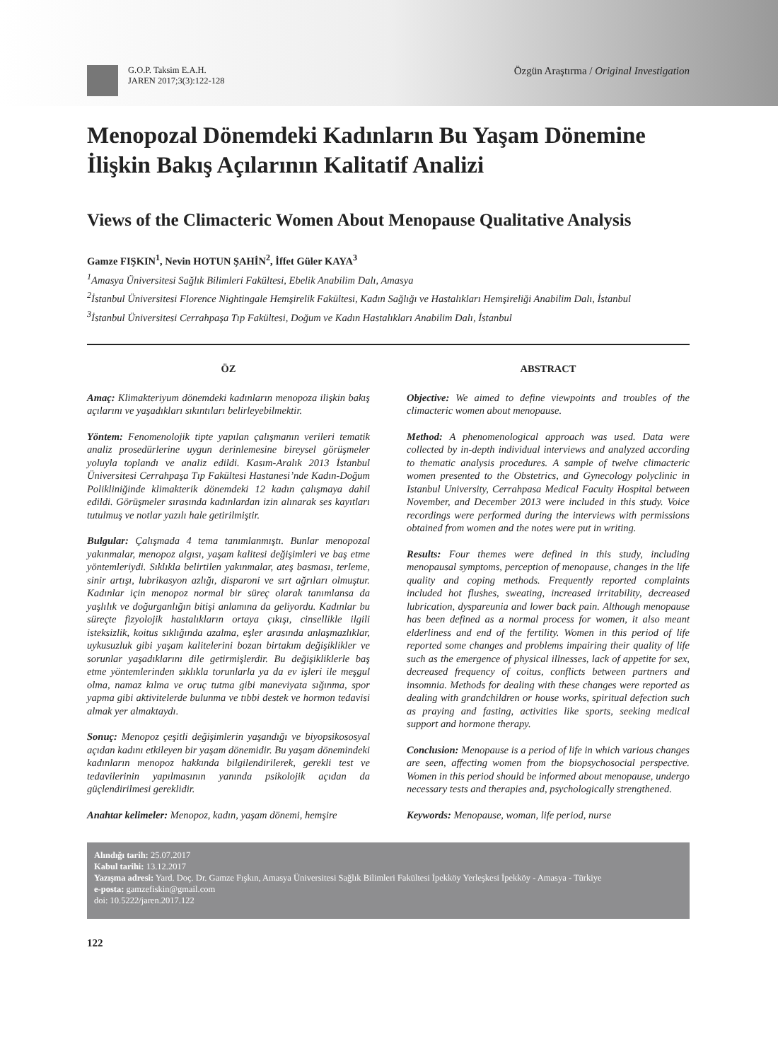G.O.P. Taksim E.A.H.
JAREN 2017;3(3):122-128
Özgün Araştırma / Original Investigation
Menopozal Dönemdeki Kadınların Bu Yaşam Dönemine İlişkin Bakış Açılarının Kalitatif Analizi
Views of the Climacteric Women About Menopause Qualitative Analysis
Gamze FIŞKIN<sup>1</sup>, Nevin HOTUN ŞAHİN<sup>2</sup>, İffet Güler KAYA<sup>3</sup>
<sup>1</sup> Amasya Üniversitesi Sağlık Bilimleri Fakültesi, Ebelik Anabilim Dalı, Amasya
<sup>2</sup> İstanbul Üniversitesi Florence Nightingale Hemşirelik Fakültesi, Kadın Sağlığı ve Hastalıkları Hemşireliği Anabilim Dalı, İstanbul
<sup>3</sup> İstanbul Üniversitesi Cerrahpaşa Tıp Fakültesi, Doğum ve Kadın Hastalıkları Anabilim Dalı, İstanbul
ÖZ
Amaç: Klimakteriyum dönemdeki kadınların menopoza ilişkin bakış açılarını ve yaşadıkları sıkıntıları belirleyebilmektir.
Yöntem: Fenomenolojik tipte yapılan çalışmanın verileri tematik analiz prosedürlerine uygun derinlemesine bireysel görüşmeler yoluyla toplandı ve analiz edildi. Kasım-Aralık 2013 İstanbul Üniversitesi Cerrahpaşa Tıp Fakültesi Hastanesi’nde Kadın-Doğum Polikliniğinde klimakterik dönemdeki 12 kadın çalışmaya dahil edildi. Görüşmeler sırasında kadınlardan izin alınarak ses kayıtları tutulmuş ve notlar yazılı hale getirilmiştir.
Bulgular: Çalışmada 4 tema tanımlanmıştı. Bunlar menopozal yakınmalar, menopoz algısı, yaşam kalitesi değişimleri ve baş etme yöntemleriydi. Sıklıkla belirtilen yakınmalar, ateş basması, terleme, sinir artışı, lubrikasyon azlığı, disparoni ve sırt ağrıları olmuştur. Kadınlar için menopoz normal bir süreç olarak tanımlansa da yaşlılık ve doğurganlığın bitişi anlamına da geliyordu. Kadınlar bu süreçte fizyolojik hastalıkların ortaya çıkışı, cinsellikle ilgili isteksizlik, koitus sıklığında azalma, eşler arasında anlaşmazlıklar, uykusuzluk gibi yaşam kalitelerini bozan birtakım değişiklikler ve sorunlar yaşadıklarını dile getirmişlerdir. Bu değişikliklerle baş etme yöntemlerinden sıklıkla torunlarla ya da ev işleri ile meşgul olma, namaz kılma ve oruç tutma gibi maneviyata sığınma, spor yapma gibi aktivitelerde bulunma ve tıbbi destek ve hormon tedavisi almak yer almaktaydı.
Sonuç: Menopoz çeşitli değişimlerin yaşandığı ve biyopsikososyal açıdan kadını etkileyen bir yaşam dönemidir. Bu yaşam dönemindeki kadınların menopoz hakkında bilgilendirilerek, gerekli test ve tedavilerinin yapılmasının yanında psikolojik açıdan da güçlendirilmesi gereklidir.
Anahtar kelimeler: Menopoz, kadın, yaşam dönemi, hemşire
ABSTRACT
Objective: We aimed to define viewpoints and troubles of the climacteric women about menopause.
Method: A phenomenological approach was used. Data were collected by in-depth individual interviews and analyzed according to thematic analysis procedures. A sample of twelve climacteric women presented to the Obstetrics, and Gynecology polyclinic in Istanbul University, Cerrahpasa Medical Faculty Hospital between November, and December 2013 were included in this study. Voice recordings were performed during the interviews with permissions obtained from women and the notes were put in writing.
Results: Four themes were defined in this study, including menopausal symptoms, perception of menopause, changes in the life quality and coping methods. Frequently reported complaints included hot flushes, sweating, increased irritability, decreased lubrication, dyspareunia and lower back pain. Although menopause has been defined as a normal process for women, it also meant elderliness and end of the fertility. Women in this period of life reported some changes and problems impairing their quality of life such as the emergence of physical illnesses, lack of appetite for sex, decreased frequency of coitus, conflicts between partners and insomnia. Methods for dealing with these changes were reported as dealing with grandchildren or house works, spiritual defection such as praying and fasting, activities like sports, seeking medical support and hormone therapy.
Conclusion: Menopause is a period of life in which various changes are seen, affecting women from the biopsychosocial perspective. Women in this period should be informed about menopause, undergo necessary tests and therapies and, psychologically strengthened.
Keywords: Menopause, woman, life period, nurse
Alındığı tarih: 25.07.2017
Kabul tarihi: 13.12.2017
Yazışma adresi: Yard. Doç. Dr. Gamze Fışkın, Amasya Üniversitesi Sağlık Bilimleri Fakültesi İpekköy Yerleşkesi İpekköy - Amasya - Türkiye
e-posta: gamzefiskin@gmail.com
doi: 10.5222/jaren.2017.122
122